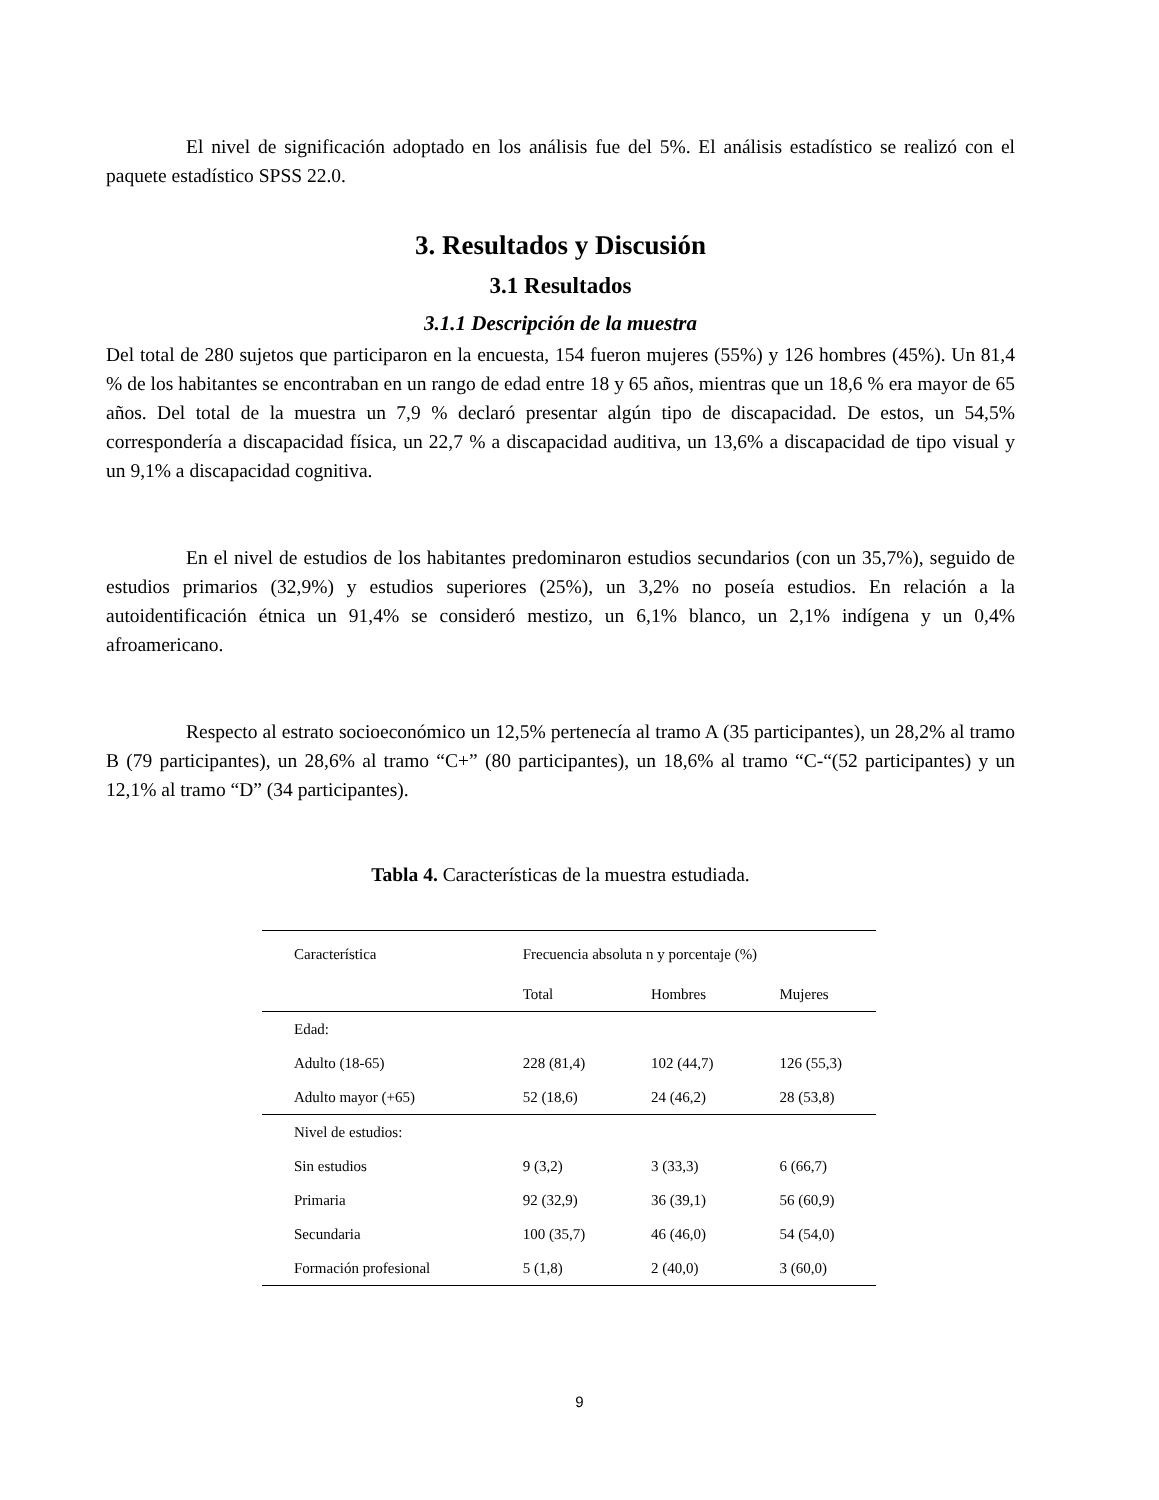El nivel de significación adoptado en los análisis fue del 5%. El análisis estadístico se realizó con el paquete estadístico SPSS 22.0.
3. Resultados y Discusión
3.1 Resultados
3.1.1 Descripción de la muestra
Del total de 280 sujetos que participaron en la encuesta, 154 fueron mujeres (55%) y 126 hombres (45%). Un 81,4 % de los habitantes se encontraban en un rango de edad entre 18 y 65 años, mientras que un 18,6 % era mayor de 65 años. Del total de la muestra un 7,9 % declaró presentar algún tipo de discapacidad. De estos, un 54,5% correspondería a discapacidad física, un 22,7 % a discapacidad auditiva, un 13,6% a discapacidad de tipo visual y un 9,1% a discapacidad cognitiva.
En el nivel de estudios de los habitantes predominaron estudios secundarios (con un 35,7%), seguido de estudios primarios (32,9%) y estudios superiores (25%), un 3,2% no poseía estudios. En relación a la autoidentificación étnica un 91,4% se consideró mestizo, un 6,1% blanco, un 2,1% indígena y un 0,4% afroamericano.
Respecto al estrato socioeconómico un 12,5% pertenecía al tramo A (35 participantes), un 28,2% al tramo B (79 participantes), un 28,6% al tramo “C+” (80 participantes), un 18,6% al tramo “C-“(52 participantes) y un 12,1% al tramo “D” (34 participantes).
Tabla 4. Características de la muestra estudiada.
| Característica | Frecuencia absoluta n y porcentaje (%) | | |
| --- | --- | --- | --- |
| | Total | Hombres | Mujeres |
| Edad: | | | |
| Adulto (18-65) | 228 (81,4) | 102 (44,7) | 126 (55,3) |
| Adulto mayor (+65) | 52 (18,6) | 24 (46,2) | 28 (53,8) |
| Nivel de estudios: | | | |
| Sin estudios | 9 (3,2) | 3 (33,3) | 6 (66,7) |
| Primaria | 92 (32,9) | 36 (39,1) | 56 (60,9) |
| Secundaria | 100 (35,7) | 46 (46,0) | 54 (54,0) |
| Formación profesional | 5 (1,8) | 2 (40,0) | 3 (60,0) |
9